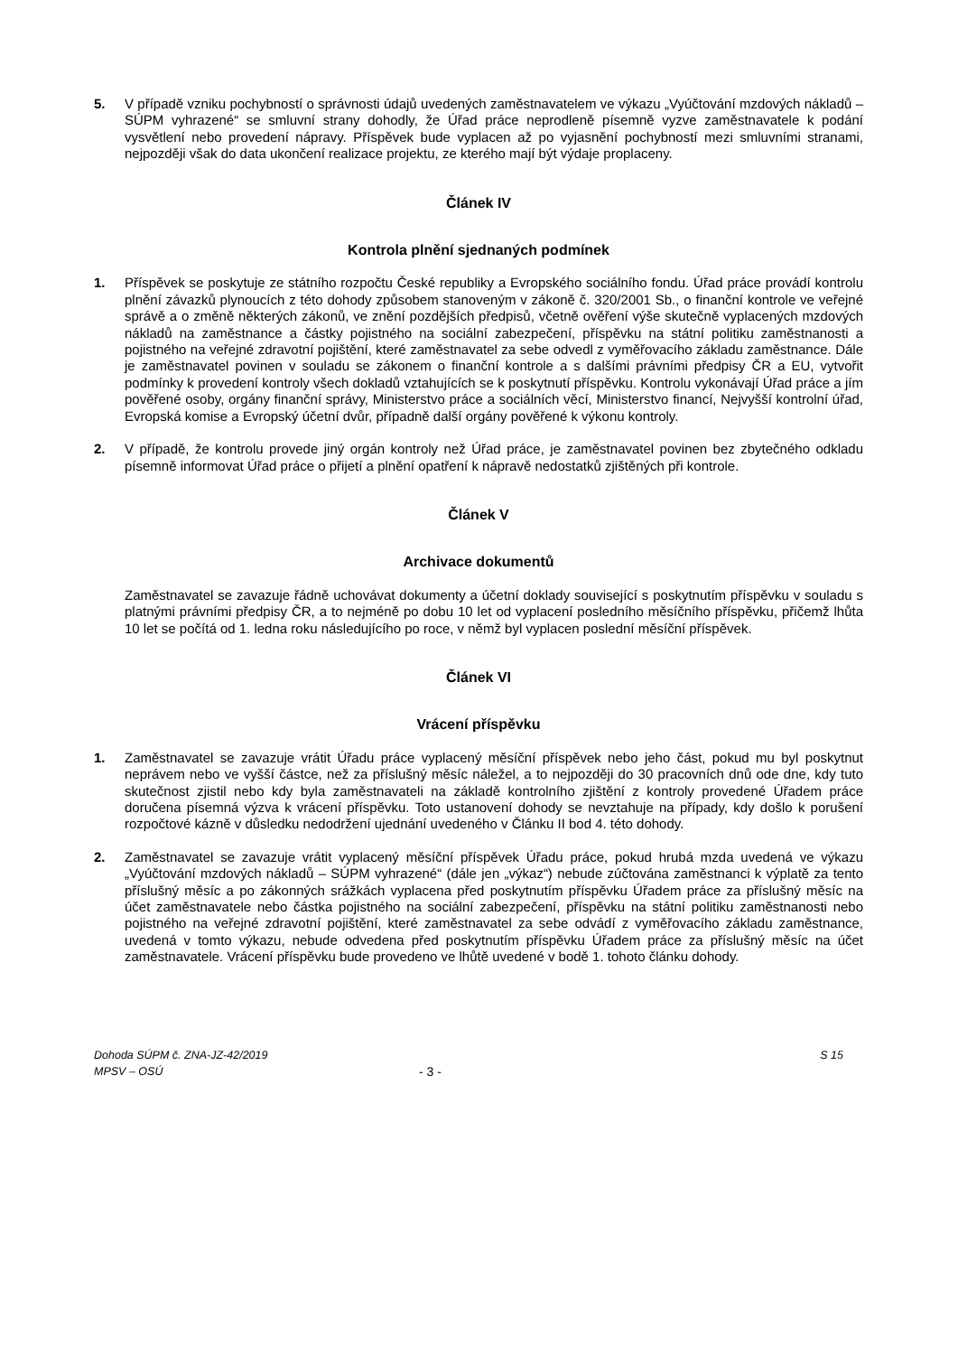5. V případě vzniku pochybností o správnosti údajů uvedených zaměstnavatelem ve výkazu „Vyúčtování mzdových nákladů – SÚPM vyhrazené“ se smluvní strany dohodly, že Úřad práce neprodleně písemně vyzve zaměstnavatele k podání vysvětlení nebo provedení nápravy. Příspěvek bude vyplacen až po vyjasnění pochybností mezi smluvními stranami, nejpozději však do data ukončení realizace projektu, ze kterého mají být výdaje proplaceny.
Článek IV
Kontrola plnění sjednaných podmínek
1. Příspěvek se poskytuje ze státního rozpočtu České republiky a Evropského sociálního fondu. Úřad práce provádí kontrolu plnění závazků plynoucích z této dohody způsobem stanoveným v zákoně č. 320/2001 Sb., o finanční kontrole ve veřejné správě a o změně některých zákonů, ve znění pozdějších předpisů, včetně ověření výše skutečně vyplacených mzdových nákladů na zaměstnance a částky pojistného na sociální zabezpečení, příspěvku na státní politiku zaměstnanosti a pojistného na veřejné zdravotní pojištění, které zaměstnavatel za sebe odvedl z vyměřovacího základu zaměstnance. Dále je zaměstnavatel povinen v souladu se zákonem o finanční kontrole a s dalšími právními předpisy ČR a EU, vytvořit podmínky k provedení kontroly všech dokladů vztahujících se k poskytnutí příspěvku. Kontrolu vykonávají Úřad práce a jím pověřené osoby, orgány finanční správy, Ministerstvo práce a sociálních věcí, Ministerstvo financí, Nejvyšší kontrolní úřad, Evropská komise a Evropský účetní dvůr, případně další orgány pověřené k výkonu kontroly.
2. V případě, že kontrolu provede jiný orgán kontroly než Úřad práce, je zaměstnavatel povinen bez zbytečného odkladu písemně informovat Úřad práce o přijetí a plnění opatření k nápravě nedostatků zjištěných při kontrole.
Článek V
Archivace dokumentů
Zaměstnavatel se zavazuje řádně uchovávat dokumenty a účetní doklady související s poskytnutím příspěvku v souladu s platnými právními předpisy ČR, a to nejméně po dobu 10 let od vyplacení posledního měsíčního příspěvku, přičemž lhůta 10 let se počítá od 1. ledna roku následujícího po roce, v němž byl vyplacen poslední měsíční příspěvek.
Článek VI
Vrácení příspěvku
1. Zaměstnavatel se zavazuje vrátit Úřadu práce vyplacený měsíční příspěvek nebo jeho část, pokud mu byl poskytnut neprávem nebo ve vyšší částce, než za příslušný měsíc náležel, a to nejpozději do 30 pracovních dnů ode dne, kdy tuto skutečnost zjistil nebo kdy byla zaměstnavateli na základě kontrolního zjištění z kontroly provedené Úřadem práce doručena písemná výzva k vrácení příspěvku. Toto ustanovení dohody se nevztahuje na případy, kdy došlo k porušení rozpočtové kázně v důsledku nedodržení ujednání uvedeného v Článku II bod 4. této dohody.
2. Zaměstnavatel se zavazuje vrátit vyplacený měsíční příspěvek Úřadu práce, pokud hrubá mzda uvedená ve výkazu „Vyúčtování mzdových nákladů – SÚPM vyhrazené“ (dále jen „výkaz“) nebude zúčtována zaměstnanci k výplatě za tento příslušný měsíc a po zákonných srážkách vyplacena před poskytnutím příspěvku Úřadem práce za příslušný měsíc na účet zaměstnavatele nebo částka pojistného na sociální zabezpečení, příspěvku na státní politiku zaměstnanosti nebo pojistného na veřejné zdravotní pojištění, které zaměstnavatel za sebe odvádí z vyměřovacího základu zaměstnance, uvedená v tomto výkazu, nebude odvedena před poskytnutím příspěvku Úřadem práce za příslušný měsíc na účet zaměstnavatele. Vrácení příspěvku bude provedeno ve lhůtě uvedené v bodě 1. tohoto článku dohody.
Dohoda SÚPM č. ZNA-JZ-42/2019
MPSV – OSÚ
- 3 -
S 15